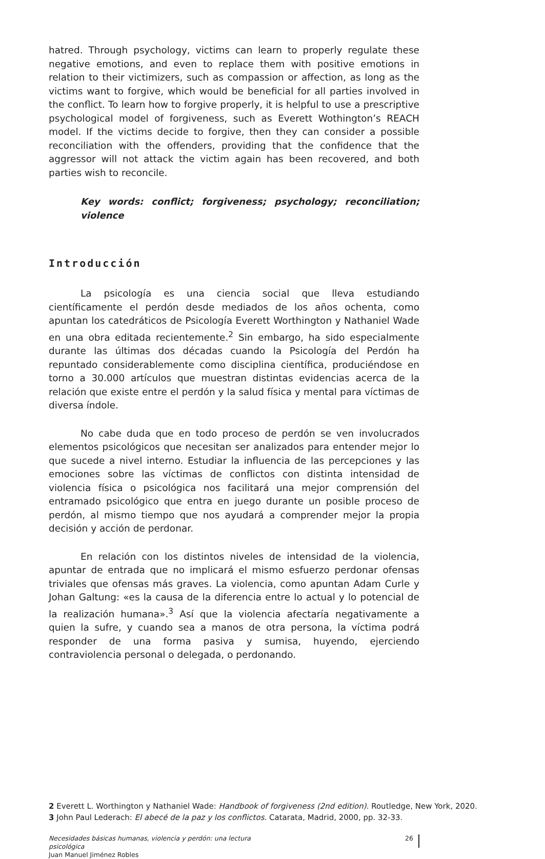hatred. Through psychology, victims can learn to properly regulate these negative emotions, and even to replace them with positive emotions in relation to their victimizers, such as compassion or affection, as long as the victims want to forgive, which would be beneficial for all parties involved in the conflict. To learn how to forgive properly, it is helpful to use a prescriptive psychological model of forgiveness, such as Everett Wothington’s REACH model. If the victims decide to forgive, then they can consider a possible reconciliation with the offenders, providing that the confidence that the aggressor will not attack the victim again has been recovered, and both parties wish to reconcile.
Key words: conflict; forgiveness; psychology; reconciliation; violence
Introducción
La psicología es una ciencia social que lleva estudiando científicamente el perdón desde mediados de los años ochenta, como apuntan los catedráticos de Psicología Everett Worthington y Nathaniel Wade en una obra editada recientemente.<sup>2</sup> Sin embargo, ha sido especialmente durante las últimas dos décadas cuando la Psicología del Perdón ha repuntado considerablemente como disciplina científica, produciéndose en torno a 30.000 artículos que muestran distintas evidencias acerca de la relación que existe entre el perdón y la salud física y mental para víctimas de diversa índole.
No cabe duda que en todo proceso de perdón se ven involucrados elementos psicológicos que necesitan ser analizados para entender mejor lo que sucede a nivel interno. Estudiar la influencia de las percepciones y las emociones sobre las víctimas de conflictos con distinta intensidad de violencia física o psicológica nos facilitará una mejor comprensión del entramado psicológico que entra en juego durante un posible proceso de perdón, al mismo tiempo que nos ayudará a comprender mejor la propia decisión y acción de perdonar.
En relación con los distintos niveles de intensidad de la violencia, apuntar de entrada que no implicará el mismo esfuerzo perdonar ofensas triviales que ofensas más graves. La violencia, como apuntan Adam Curle y Johan Galtung: «es la causa de la diferencia entre lo actual y lo potencial de la realización humana».<sup>3</sup> Así que la violencia afectaría negativamente a quien la sufre, y cuando sea a manos de otra persona, la víctima podrá responder de una forma pasiva y sumisa, huyendo, ejerciendo contraviolencia personal o delegada, o perdonando.
2 Everett L. Worthington y Nathaniel Wade: Handbook of forgiveness (2nd edition). Routledge, New York, 2020.
3 John Paul Lederach: El abecé de la paz y los conflictos. Catarata, Madrid, 2000, pp. 32-33.
Necesidades básicas humanas, violencia y perdón: una lectura psicológica
Juan Manuel Jiménez Robles
26